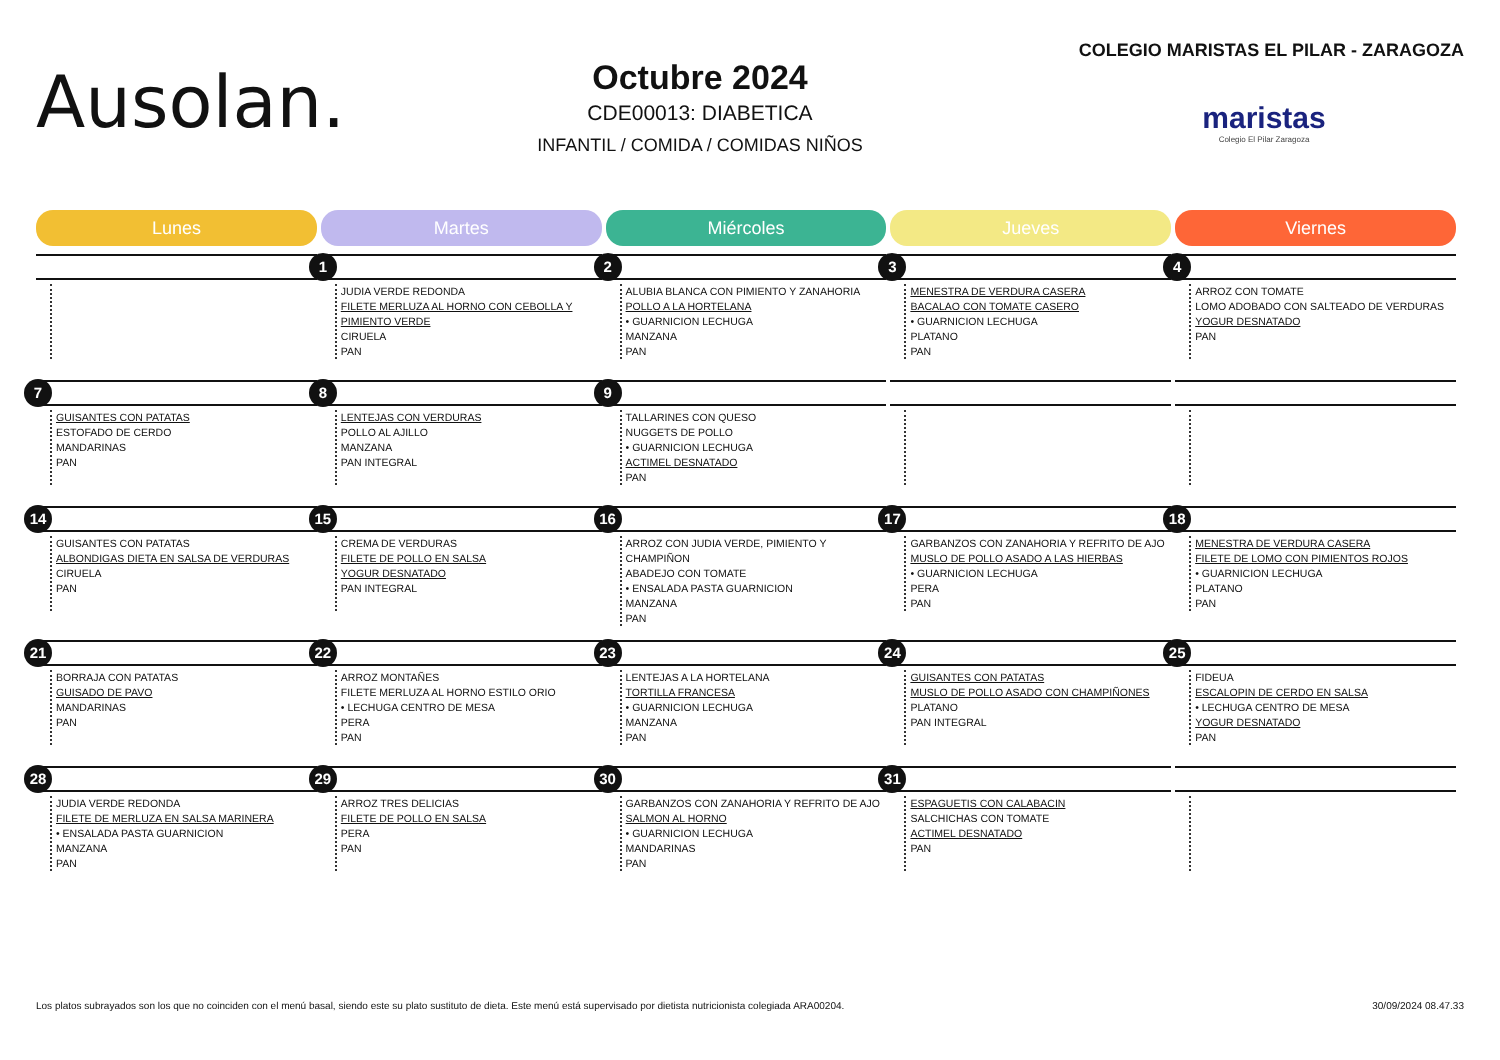Ausolan.
Octubre 2024
CDE00013: DIABETICA
INFANTIL / COMIDA / COMIDAS NIÑOS
COLEGIO MARISTAS EL PILAR - ZARAGOZA
maristas
Colegio El Pilar Zaragoza
| Lunes | Martes | Miércoles | Jueves | Viernes |
| --- | --- | --- | --- | --- |
| | 1 JUDIA VERDE REDONDA FILETE MERLUZA AL HORNO CON CEBOLLA Y PIMIENTO VERDE CIRUELA PAN | 2 ALUBIA BLANCA CON PIMIENTO Y ZANAHORIA POLLO A LA HORTELANA • GUARNICION LECHUGA MANZANA PAN | 3 MENESTRA DE VERDURA CASERA BACALAO CON TOMATE CASERO • GUARNICION LECHUGA PLATANO PAN | 4 ARROZ CON TOMATE LOMO ADOBADO CON SALTEADO DE VERDURAS YOGUR DESNATADO PAN |
| 7 GUISANTES CON PATATAS ESTOFADO DE CERDO MANDARINAS PAN | 8 LENTEJAS CON VERDURAS POLLO AL AJILLO MANZANA PAN INTEGRAL | 9 TALLARINES CON QUESO NUGGETS DE POLLO • GUARNICION LECHUGA ACTIMEL DESNATADO PAN | | |
| 14 GUISANTES CON PATATAS ALBONDIGAS DIETA EN SALSA DE VERDURAS CIRUELA PAN | 15 CREMA DE VERDURAS FILETE DE POLLO EN SALSA YOGUR DESNATADO PAN INTEGRAL | 16 ARROZ CON JUDIA VERDE, PIMIENTO Y CHAMPIÑON ABADEJO CON TOMATE • ENSALADA PASTA GUARNICION MANZANA PAN | 17 GARBANZOS CON ZANAHORIA Y REFRITO DE AJO MUSLO DE POLLO ASADO A LAS HIERBAS • GUARNICION LECHUGA PERA PAN | 18 MENESTRA DE VERDURA CASERA FILETE DE LOMO CON PIMIENTOS ROJOS • GUARNICION LECHUGA PLATANO PAN |
| 21 BORRAJA CON PATATAS GUISADO DE PAVO MANDARINAS PAN | 22 ARROZ MONTAÑES FILETE MERLUZA AL HORNO ESTILO ORIO • LECHUGA CENTRO DE MESA PERA PAN | 23 LENTEJAS A LA HORTELANA TORTILLA FRANCESA • GUARNICION LECHUGA MANZANA PAN | 24 GUISANTES CON PATATAS MUSLO DE POLLO ASADO CON CHAMPIÑONES PLATANO PAN INTEGRAL | 25 FIDEUA ESCALOPIN DE CERDO EN SALSA • LECHUGA CENTRO DE MESA YOGUR DESNATADO PAN |
| 28 JUDIA VERDE REDONDA FILETE DE MERLUZA EN SALSA MARINERA • ENSALADA PASTA GUARNICION MANZANA PAN | 29 ARROZ TRES DELICIAS FILETE DE POLLO EN SALSA PERA PAN | 30 GARBANZOS CON ZANAHORIA Y REFRITO DE AJO SALMON AL HORNO • GUARNICION LECHUGA MANDARINAS PAN | 31 ESPAGUETIS CON CALABACIN SALCHICHAS CON TOMATE ACTIMEL DESNATADO PAN | |
Los platos subrayados son los que no coinciden con el menú basal, siendo este su plato sustituto de dieta. Este menú está supervisado por dietista nutricionista colegiada ARA00204. 30/09/2024 08.47.33